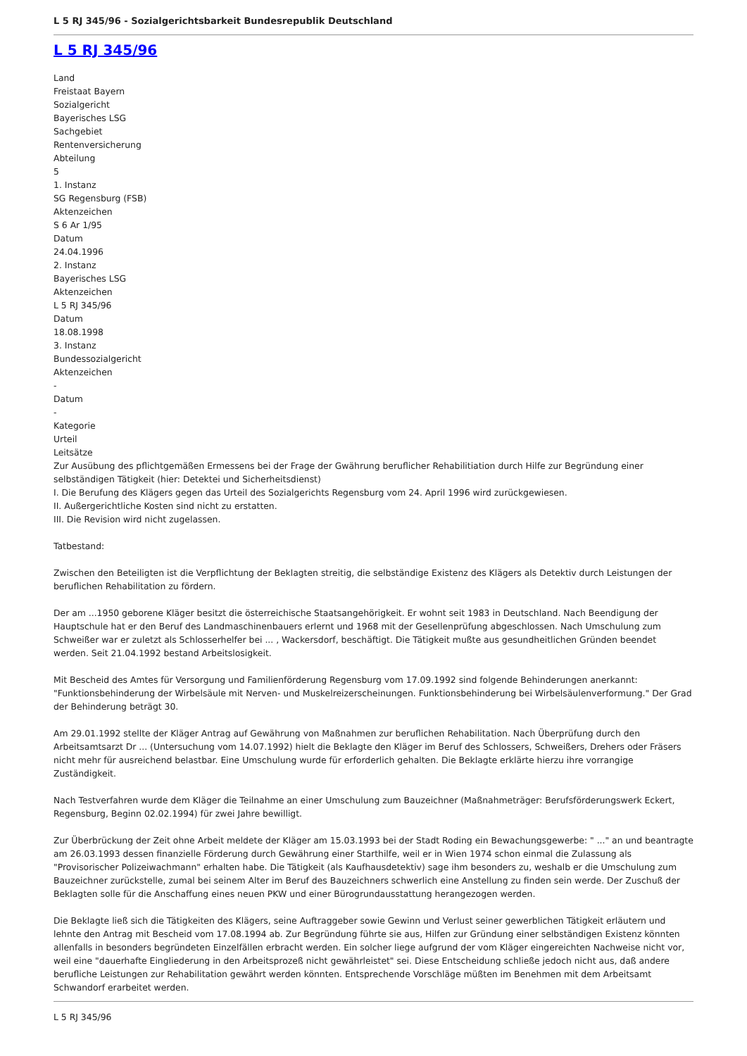L 5 RJ 345/96 - Sozialgerichtsbarkeit Bundesrepublik Deutschland
L 5 RJ 345/96
Land
Freistaat Bayern
Sozialgericht
Bayerisches LSG
Sachgebiet
Rentenversicherung
Abteilung
5
1. Instanz
SG Regensburg (FSB)
Aktenzeichen
S 6 Ar 1/95
Datum
24.04.1996
2. Instanz
Bayerisches LSG
Aktenzeichen
L 5 RJ 345/96
Datum
18.08.1998
3. Instanz
Bundessozialgericht
Aktenzeichen
-
Datum
-
Kategorie
Urteil
Leitsätze
Zur Ausübung des pflichtgemäßen Ermessens bei der Frage der Gwährung beruflicher Rehabilitiation durch Hilfe zur Begründung einer selbständigen Tätigkeit (hier: Detektei und Sicherheitsdienst)
I. Die Berufung des Klägers gegen das Urteil des Sozialgerichts Regensburg vom 24. April 1996 wird zurückgewiesen.
II. Außergerichtliche Kosten sind nicht zu erstatten.
III. Die Revision wird nicht zugelassen.
Tatbestand:
Zwischen den Beteiligten ist die Verpflichtung der Beklagten streitig, die selbständige Existenz des Klägers als Detektiv durch Leistungen der beruflichen Rehabilitation zu fördern.
Der am ...1950 geborene Kläger besitzt die österreichische Staatsangehörigkeit. Er wohnt seit 1983 in Deutschland. Nach Beendigung der Hauptschule hat er den Beruf des Landmaschinenbauers erlernt und 1968 mit der Gesellenprüfung abgeschlossen. Nach Umschulung zum Schweißer war er zuletzt als Schlosserhelfer bei ... , Wackersdorf, beschäftigt. Die Tätigkeit mußte aus gesundheitlichen Gründen beendet werden. Seit 21.04.1992 bestand Arbeitslosigkeit.
Mit Bescheid des Amtes für Versorgung und Familienförderung Regensburg vom 17.09.1992 sind folgende Behinderungen anerkannt: "Funktionsbehinderung der Wirbelsäule mit Nerven- und Muskelreizerscheinungen. Funktionsbehinderung bei Wirbelsäulenverformung." Der Grad der Behinderung beträgt 30.
Am 29.01.1992 stellte der Kläger Antrag auf Gewährung von Maßnahmen zur beruflichen Rehabilitation. Nach Überprüfung durch den Arbeitsamtsarzt Dr ... (Untersuchung vom 14.07.1992) hielt die Beklagte den Kläger im Beruf des Schlossers, Schweißers, Drehers oder Fräsers nicht mehr für ausreichend belastbar. Eine Umschulung wurde für erforderlich gehalten. Die Beklagte erklärte hierzu ihre vorrangige Zuständigkeit.
Nach Testverfahren wurde dem Kläger die Teilnahme an einer Umschulung zum Bauzeichner (Maßnahmeträger: Berufsförderungswerk Eckert, Regensburg, Beginn 02.02.1994) für zwei Jahre bewilligt.
Zur Überbrückung der Zeit ohne Arbeit meldete der Kläger am 15.03.1993 bei der Stadt Roding ein Bewachungsgewerbe: " ..." an und beantragte am 26.03.1993 dessen finanzielle Förderung durch Gewährung einer Starthilfe, weil er in Wien 1974 schon einmal die Zulassung als "Provisorischer Polizeiwachmann" erhalten habe. Die Tätigkeit (als Kaufhausdetektiv) sage ihm besonders zu, weshalb er die Umschulung zum Bauzeichner zurückstelle, zumal bei seinem Alter im Beruf des Bauzeichners schwerlich eine Anstellung zu finden sein werde. Der Zuschuß der Beklagten solle für die Anschaffung eines neuen PKW und einer Bürogrundausstattung herangezogen werden.
Die Beklagte ließ sich die Tätigkeiten des Klägers, seine Auftraggeber sowie Gewinn und Verlust seiner gewerblichen Tätigkeit erläutern und lehnte den Antrag mit Bescheid vom 17.08.1994 ab. Zur Begründung führte sie aus, Hilfen zur Gründung einer selbständigen Existenz könnten allenfalls in besonders begründeten Einzelfällen erbracht werden. Ein solcher liege aufgrund der vom Kläger eingereichten Nachweise nicht vor, weil eine "dauerhafte Eingliederung in den Arbeitsprozeß nicht gewährleistet" sei. Diese Entscheidung schließe jedoch nicht aus, daß andere berufliche Leistungen zur Rehabilitation gewährt werden könnten. Entsprechende Vorschläge müßten im Benehmen mit dem Arbeitsamt Schwandorf erarbeitet werden.
L 5 RJ 345/96